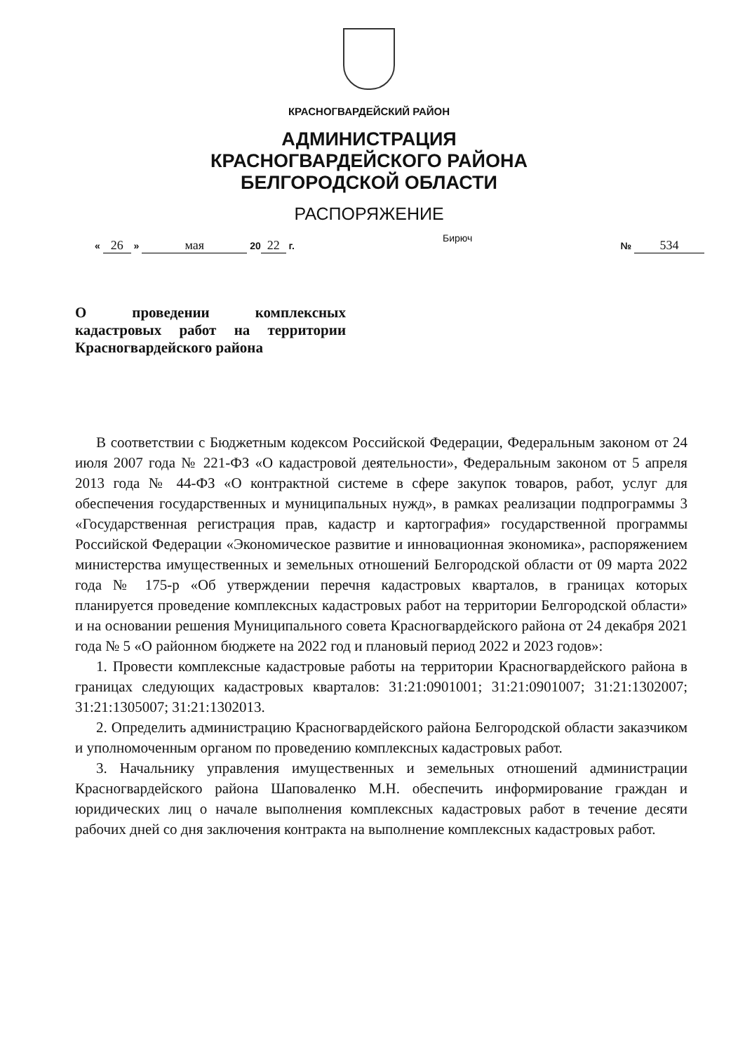КРАСНОГВАРДЕЙСКИЙ РАЙОН
АДМИНИСТРАЦИЯ
КРАСНОГВАРДЕЙСКОГО РАЙОНА
БЕЛГОРОДСКОЙ ОБЛАСТИ
РАСПОРЯЖЕНИЕ
« 26 » мая 20 22 г. Бирюч № 534
О проведении комплексных кадастровых работ на территории Красногвардейского района
В соответствии с Бюджетным кодексом Российской Федерации, Федеральным законом от 24 июля 2007 года № 221-ФЗ «О кадастровой деятельности», Федеральным законом от 5 апреля 2013 года № 44-ФЗ «О контрактной системе в сфере закупок товаров, работ, услуг для обеспечения государственных и муниципальных нужд», в рамках реализации подпрограммы 3 «Государственная регистрация прав, кадастр и картография» государственной программы Российской Федерации «Экономическое развитие и инновационная экономика», распоряжением министерства имущественных и земельных отношений Белгородской области от 09 марта 2022 года № 175-р «Об утверждении перечня кадастровых кварталов, в границах которых планируется проведение комплексных кадастровых работ на территории Белгородской области» и на основании решения Муниципального совета Красногвардейского района от 24 декабря 2021 года № 5 «О районном бюджете на 2022 год и плановый период 2022 и 2023 годов»:
1. Провести комплексные кадастровые работы на территории Красногвардейского района в границах следующих кадастровых кварталов: 31:21:0901001; 31:21:0901007; 31:21:1302007; 31:21:1305007; 31:21:1302013.
2. Определить администрацию Красногвардейского района Белгородской области заказчиком и уполномоченным органом по проведению комплексных кадастровых работ.
3. Начальнику управления имущественных и земельных отношений администрации Красногвардейского района Шаповаленко М.Н. обеспечить информирование граждан и юридических лиц о начале выполнения комплексных кадастровых работ в течение десяти рабочих дней со дня заключения контракта на выполнение комплексных кадастровых работ.